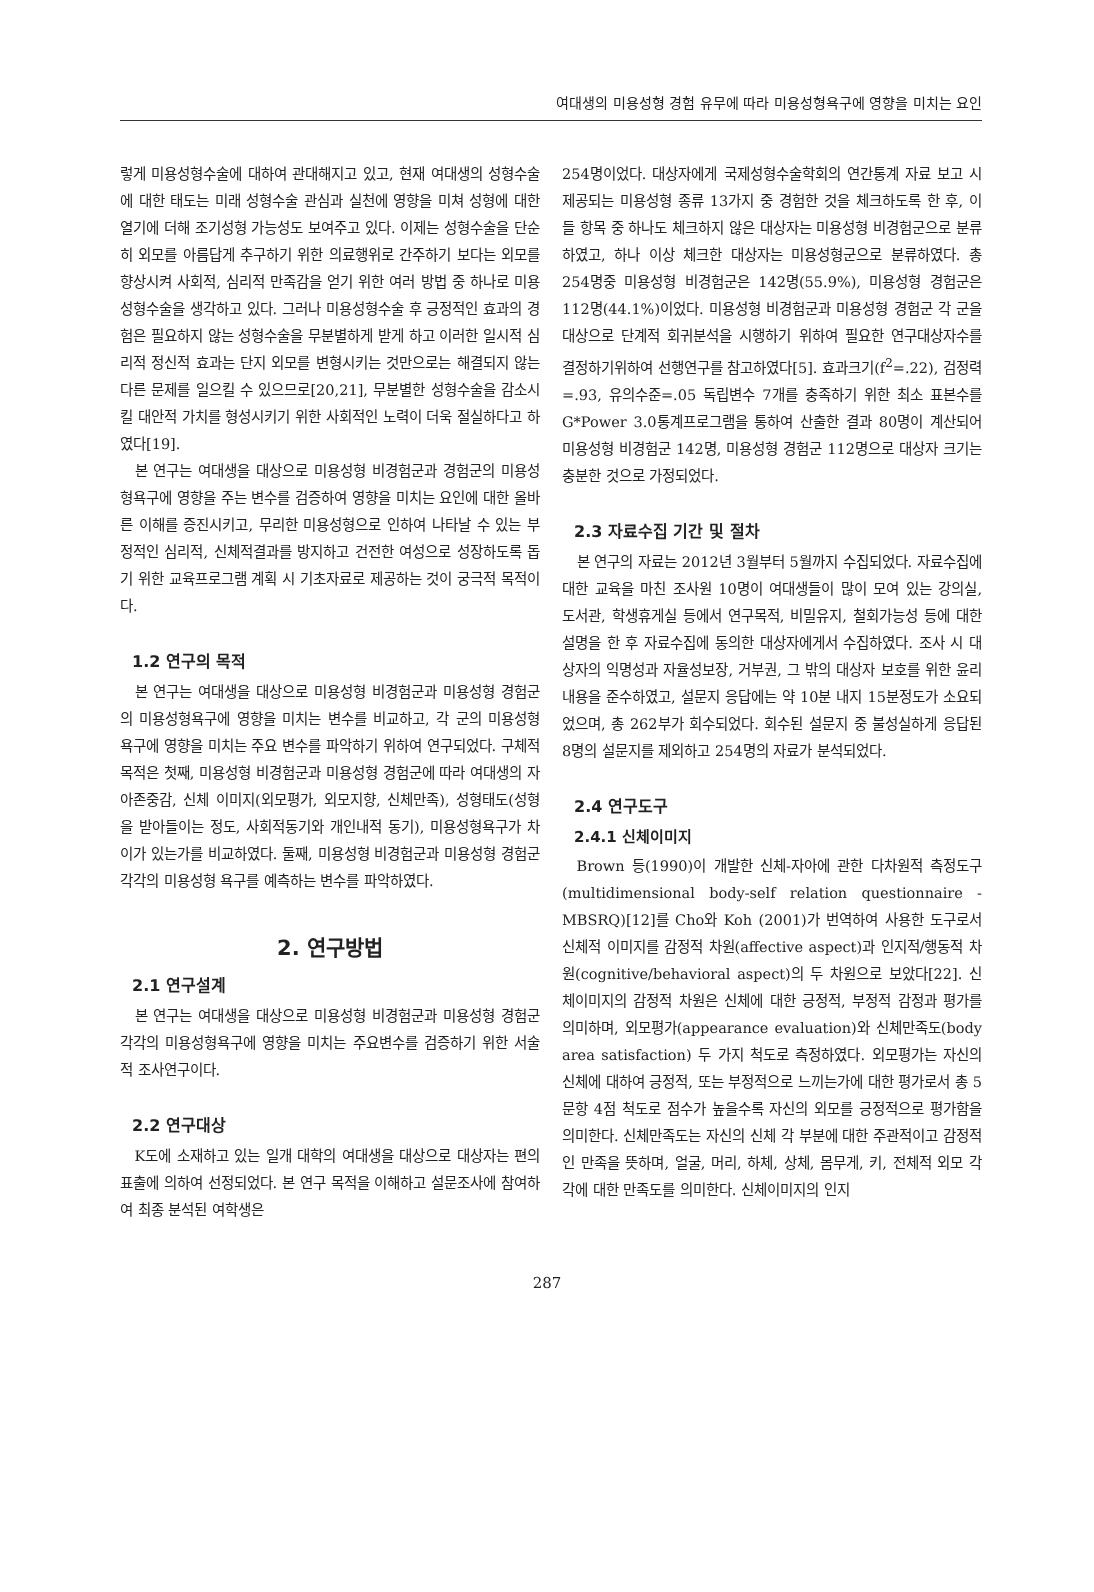여대생의 미용성형 경험 유무에 따라 미용성형욕구에 영향을 미치는 요인
렇게 미용성형수술에 대하여 관대해지고 있고, 현재 여대생의 성형수술에 대한 태도는 미래 성형수술 관심과 실천에 영향을 미쳐 성형에 대한 열기에 더해 조기성형 가능성도 보여주고 있다. 이제는 성형수술을 단순히 외모를 아름답게 추구하기 위한 의료행위로 간주하기 보다는 외모를 향상시켜 사회적, 심리적 만족감을 얻기 위한 여러 방법 중 하나로 미용성형수술을 생각하고 있다. 그러나 미용성형수술 후 긍정적인 효과의 경험은 필요하지 않는 성형수술을 무분별하게 받게 하고 이러한 일시적 심리적 정신적 효과는 단지 외모를 변형시키는 것만으로는 해결되지 않는 다른 문제를 일으킬 수 있으므로[20,21], 무분별한 성형수술을 감소시킬 대안적 가치를 형성시키기 위한 사회적인 노력이 더욱 절실하다고 하였다[19].
본 연구는 여대생을 대상으로 미용성형 비경험군과 경험군의 미용성형욕구에 영향을 주는 변수를 검증하여 영향을 미치는 요인에 대한 올바른 이해를 증진시키고, 무리한 미용성형으로 인하여 나타날 수 있는 부정적인 심리적, 신체적결과를 방지하고 건전한 여성으로 성장하도록 돕기 위한 교육프로그램 계획 시 기초자료로 제공하는 것이 궁극적 목적이다.
1.2 연구의 목적
본 연구는 여대생을 대상으로 미용성형 비경험군과 미용성형 경험군의 미용성형욕구에 영향을 미치는 변수를 비교하고, 각 군의 미용성형 욕구에 영향을 미치는 주요 변수를 파악하기 위하여 연구되었다. 구체적 목적은 첫째, 미용성형 비경험군과 미용성형 경험군에 따라 여대생의 자아존중감, 신체 이미지(외모평가, 외모지향, 신체만족), 성형태도(성형을 받아들이는 정도, 사회적동기와 개인내적 동기), 미용성형욕구가 차이가 있는가를 비교하였다. 둘째, 미용성형 비경험군과 미용성형 경험군 각각의 미용성형 욕구를 예측하는 변수를 파악하였다.
2. 연구방법
2.1 연구설계
본 연구는 여대생을 대상으로 미용성형 비경험군과 미용성형 경험군 각각의 미용성형욕구에 영향을 미치는 주요변수를 검증하기 위한 서술적 조사연구이다.
2.2 연구대상
K도에 소재하고 있는 일개 대학의 여대생을 대상으로 대상자는 편의표출에 의하여 선정되었다. 본 연구 목적을 이해하고 설문조사에 참여하여 최종 분석된 여학생은
254명이었다. 대상자에게 국제성형수술학회의 연간통계 자료 보고 시 제공되는 미용성형 종류 13가지 중 경험한 것을 체크하도록 한 후, 이들 항목 중 하나도 체크하지 않은 대상자는 미용성형 비경험군으로 분류하였고, 하나 이상 체크한 대상자는 미용성형군으로 분류하였다. 총 254명중 미용성형 비경험군은 142명(55.9%), 미용성형 경험군은 112명(44.1%)이었다. 미용성형 비경험군과 미용성형 경험군 각 군을 대상으로 단계적 회귀분석을 시행하기 위하여 필요한 연구대상자수를 결정하기위하여 선행연구를 참고하였다[5]. 효과크기(f<sup>2</sup>=.22), 검정력=.93, 유의수준=.05 독립변수 7개를 충족하기 위한 최소 표본수를 G*Power 3.0통계프로그램을 통하여 산출한 결과 80명이 계산되어 미용성형 비경험군 142명, 미용성형 경험군 112명으로 대상자 크기는 충분한 것으로 가정되었다.
2.3 자료수집 기간 및 절차
본 연구의 자료는 2012년 3월부터 5월까지 수집되었다. 자료수집에 대한 교육을 마친 조사원 10명이 여대생들이 많이 모여 있는 강의실, 도서관, 학생휴게실 등에서 연구목적, 비밀유지, 철회가능성 등에 대한 설명을 한 후 자료수집에 동의한 대상자에게서 수집하였다. 조사 시 대상자의 익명성과 자율성보장, 거부권, 그 밖의 대상자 보호를 위한 윤리내용을 준수하였고, 설문지 응답에는 약 10분 내지 15분정도가 소요되었으며, 총 262부가 회수되었다. 회수된 설문지 중 불성실하게 응답된 8명의 설문지를 제외하고 254명의 자료가 분석되었다.
2.4 연구도구
2.4.1 신체이미지
Brown 등(1990)이 개발한 신체-자아에 관한 다차원적 측정도구(multidimensional body-self relation questionnaire -MBSRQ)[12]를 Cho와 Koh (2001)가 번역하여 사용한 도구로서 신체적 이미지를 감정적 차원(affective aspect)과 인지적/행동적 차원(cognitive/behavioral aspect)의 두 차원으로 보았다[22]. 신체이미지의 감정적 차원은 신체에 대한 긍정적, 부정적 감정과 평가를 의미하며, 외모평가(appearance evaluation)와 신체만족도(body area satisfaction) 두 가지 척도로 측정하였다. 외모평가는 자신의 신체에 대하여 긍정적, 또는 부정적으로 느끼는가에 대한 평가로서 총 5문항 4점 척도로 점수가 높을수록 자신의 외모를 긍정적으로 평가함을 의미한다. 신체만족도는 자신의 신체 각 부분에 대한 주관적이고 감정적인 만족을 뜻하며, 얼굴, 머리, 하체, 상체, 몸무게, 키, 전체적 외모 각각에 대한 만족도를 의미한다. 신체이미지의 인지
287